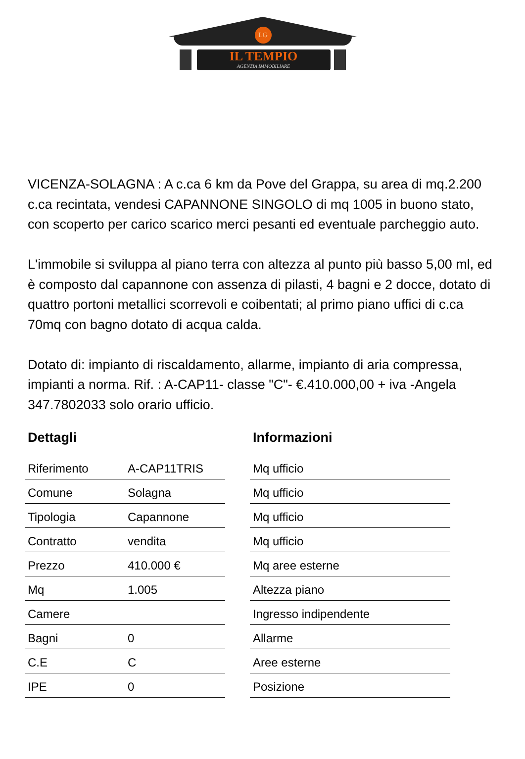LG
IL TEMPIO
AGENZIA IMMOBILIARE
VICENZA-SOLAGNA : A c.ca 6 km da Pove del Grappa, su area di mq.2.200 c.ca recintata, vendesi CAPANNONE SINGOLO di mq 1005 in buono stato, con scoperto per carico scarico merci pesanti ed eventuale parcheggio auto.
L'immobile si sviluppa al piano terra con altezza al punto più basso 5,00 ml, ed è composto dal capannone con assenza di pilasti, 4 bagni e 2 docce, dotato di quattro portoni metallici scorrevoli e coibentati; al primo piano uffici di c.ca 70mq con bagno dotato di acqua calda.
Dotato di: impianto di riscaldamento, allarme, impianto di aria compressa, impianti a norma. Rif. : A-CAP11- classe "C"- €.410.000,00 + iva -Angela 347.7802033 solo orario ufficio.
| Dettagli | |
| --- | --- |
| Riferimento | A-CAP11TRIS |
| Comune | Solagna |
| Tipologia | Capannone |
| Contratto | vendita |
| Prezzo | 410.000 € |
| Mq | 1.005 |
| Camere | |
| Bagni | 0 |
| C.E | C |
| IPE | 0 |
| Informazioni |
| --- |
| Mq ufficio |
| Mq ufficio |
| Mq ufficio |
| Mq ufficio |
| Mq aree esterne |
| Altezza piano |
| Ingresso indipendente |
| Allarme |
| Aree esterne |
| Posizione |